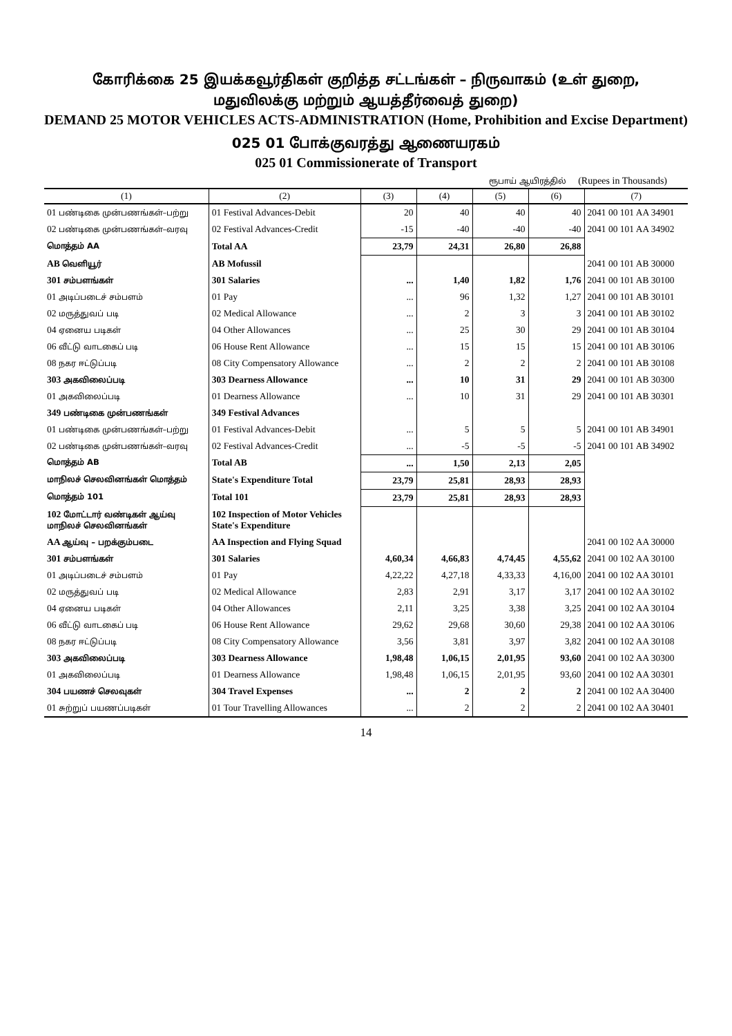கோரிக்கை 25 இயக்கவூர்திகள் குறித்த சட்டங்கள் – நிருவாகம் (உள் துறை,
மதுவிலக்கு மற்றும் ஆயத்தீர்வைத் துறை)
DEMAND 25 MOTOR VEHICLES ACTS-ADMINISTRATION (Home, Prohibition and Excise Department)
025 01 போக்குவரத்து ஆணையரகம்
025 01 Commissionerate of Transport
ரூபாய் ஆயிரத்தில் (Rupees in Thousands)
| (1) | (2) | (3) | (4) | (5) | (6) | (7) |
| --- | --- | --- | --- | --- | --- | --- |
| 01 பண்டிகை முன்பணங்கள்–பற்று | 01 Festival Advances-Debit | 20 | 40 | 40 | 40 | 2041 00 101 AA 34901 |
| 02 பண்டிகை முன்பணங்கள்–வரவு | 02 Festival Advances-Credit | -15 | -40 | -40 | -40 | 2041 00 101 AA 34902 |
| மொத்தம் AA | Total AA | 23,79 | 24,31 | 26,80 | 26,88 | |
| AB வெளியூர் | AB Mofussil | | | | | 2041 00 101 AB 30000 |
| 301 சம்பளங்கள் | 301 Salaries | ... | 1,40 | 1,82 | 1,76 | 2041 00 101 AB 30100 |
| 01 அடிப்படைச் சம்பளம் | 01 Pay | ... | 96 | 1,32 | 1,27 | 2041 00 101 AB 30101 |
| 02 மருத்துவப் படி | 02 Medical Allowance | ... | 2 | 3 | 3 | 2041 00 101 AB 30102 |
| 04 ஏனைய படிகள் | 04 Other Allowances | ... | 25 | 30 | 29 | 2041 00 101 AB 30104 |
| 06 வீட்டு வாடகைப் படி | 06 House Rent Allowance | ... | 15 | 15 | 15 | 2041 00 101 AB 30106 |
| 08 நகர ஈட்டுப்படி | 08 City Compensatory Allowance | ... | 2 | 2 | 2 | 2041 00 101 AB 30108 |
| 303 அகவிலைப்படி | 303 Dearness Allowance | ... | 10 | 31 | 29 | 2041 00 101 AB 30300 |
| 01 அகவிலைப்படி | 01 Dearness Allowance | ... | 10 | 31 | 29 | 2041 00 101 AB 30301 |
| 349 பண்டிகை முன்பணங்கள் | 349 Festival Advances | | | | | |
| 01 பண்டிகை முன்பணங்கள்–பற்று | 01 Festival Advances-Debit | ... | 5 | 5 | 5 | 2041 00 101 AB 34901 |
| 02 பண்டிகை முன்பணங்கள்–வரவு | 02 Festival Advances-Credit | ... | -5 | -5 | -5 | 2041 00 101 AB 34902 |
| மொத்தம் AB | Total AB | ... | 1,50 | 2,13 | 2,05 | |
| மாநிலச் செலவினங்கள் மொத்தம் | State's Expenditure Total | 23,79 | 25,81 | 28,93 | 28,93 | |
| மொத்தம் 101 | Total 101 | 23,79 | 25,81 | 28,93 | 28,93 | |
| 102 மோட்டார் வண்டிகள் ஆய்வு மாநிலச் செலவினங்கள் | 102 Inspection of Motor Vehicles State's Expenditure | | | | | |
| AA ஆய்வு – பறக்கும்படை | AA Inspection and Flying Squad | | | | | 2041 00 102 AA 30000 |
| 301 சம்பளங்கள் | 301 Salaries | 4,60,34 | 4,66,83 | 4,74,45 | 4,55,62 | 2041 00 102 AA 30100 |
| 01 அடிப்படைச் சம்பளம் | 01 Pay | 4,22,22 | 4,27,18 | 4,33,33 | 4,16,00 | 2041 00 102 AA 30101 |
| 02 மருத்துவப் படி | 02 Medical Allowance | 2,83 | 2,91 | 3,17 | 3,17 | 2041 00 102 AA 30102 |
| 04 ஏனைய படிகள் | 04 Other Allowances | 2,11 | 3,25 | 3,38 | 3,25 | 2041 00 102 AA 30104 |
| 06 வீட்டு வாடகைப் படி | 06 House Rent Allowance | 29,62 | 29,68 | 30,60 | 29,38 | 2041 00 102 AA 30106 |
| 08 நகர ஈட்டுப்படி | 08 City Compensatory Allowance | 3,56 | 3,81 | 3,97 | 3,82 | 2041 00 102 AA 30108 |
| 303 அகவிலைப்படி | 303 Dearness Allowance | 1,98,48 | 1,06,15 | 2,01,95 | 93,60 | 2041 00 102 AA 30300 |
| 01 அகவிலைப்படி | 01 Dearness Allowance | 1,98,48 | 1,06,15 | 2,01,95 | 93,60 | 2041 00 102 AA 30301 |
| 304 பயணச் செலவுகள் | 304 Travel Expenses | ... | 2 | 2 | 2 | 2041 00 102 AA 30400 |
| 01 சுற்றுப் பயணப்படிகள் | 01 Tour Travelling Allowances | ... | 2 | 2 | 2 | 2041 00 102 AA 30401 |
14